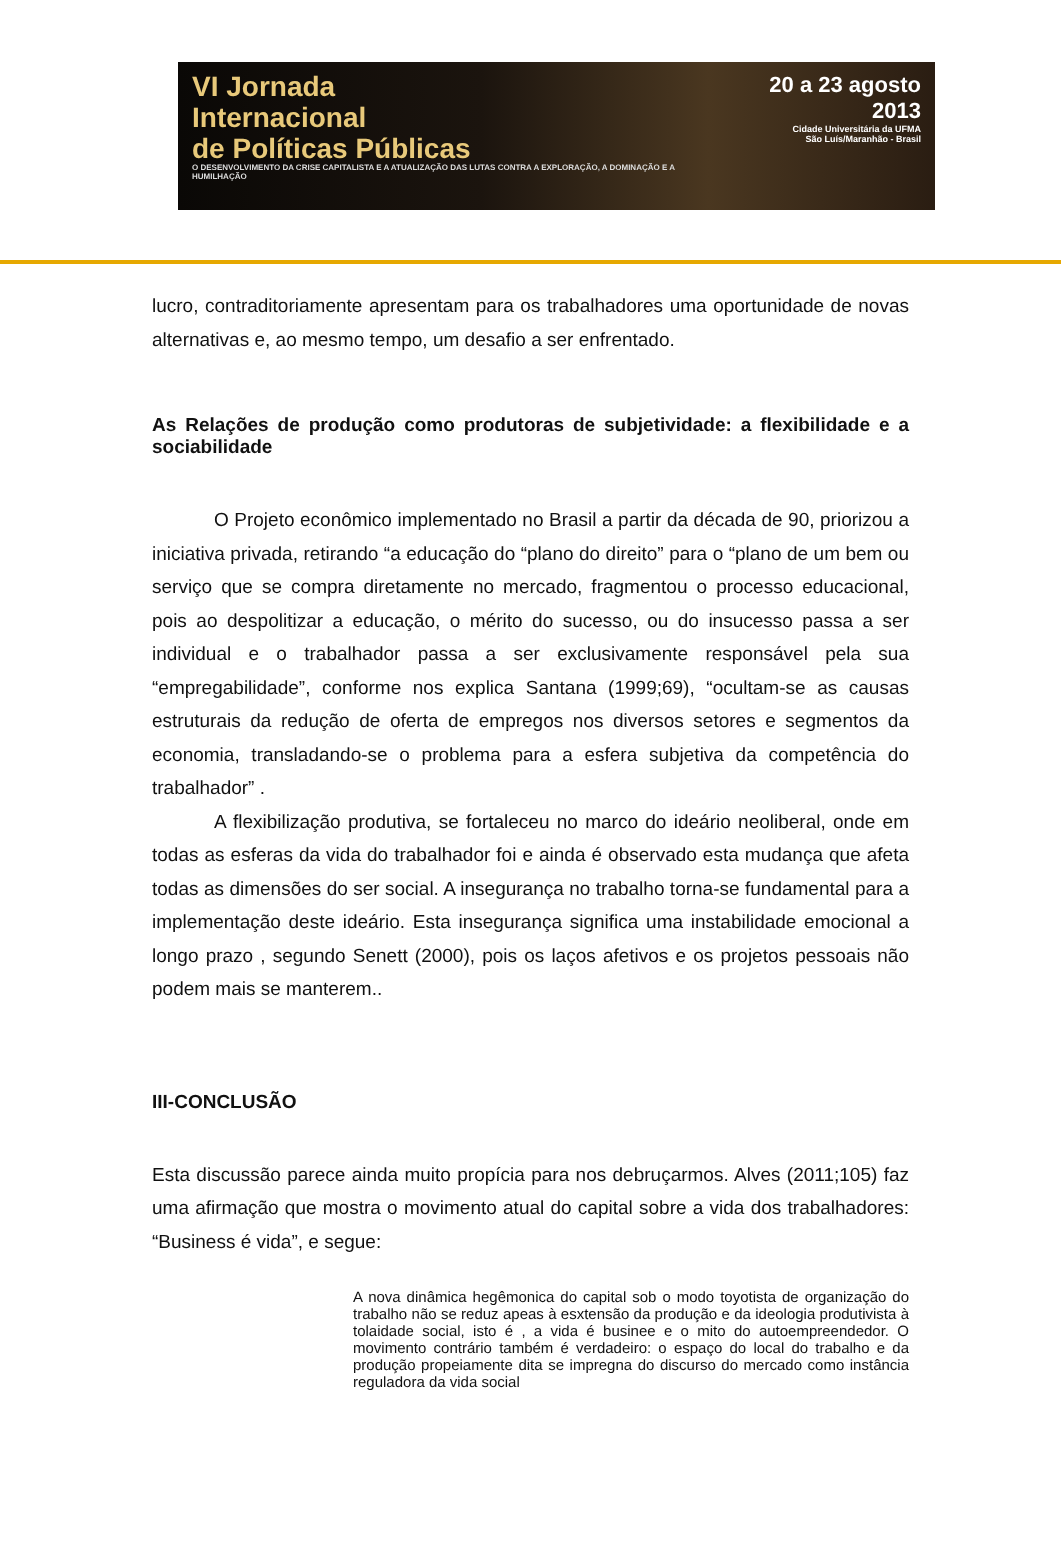VI Jornada
Internacional
de Políticas Públicas
O DESENVOLVIMENTO DA CRISE CAPITALISTA E A ATUALIZAÇÃO DAS LUTAS CONTRA A EXPLORAÇÃO, A DOMINAÇÃO E A HUMILHAÇÃO
20 a 23 agosto 2013
Cidade Universitária da UFMA
São Luís/Maranhão - Brasil
lucro, contraditoriamente apresentam para os trabalhadores uma oportunidade de novas alternativas e, ao mesmo tempo, um desafio a ser enfrentado.
As Relações de produção como produtoras de subjetividade: a flexibilidade e a sociabilidade
O Projeto econômico implementado no Brasil a partir da década de 90, priorizou a iniciativa privada, retirando “a educação do “plano do direito” para o “plano de um bem ou serviço que se compra diretamente no mercado, fragmentou o processo educacional, pois ao despolitizar a educação, o mérito do sucesso, ou do insucesso passa a ser individual e o trabalhador passa a ser exclusivamente responsável pela sua “empregabilidade”, conforme nos explica Santana (1999;69), “ocultam-se as causas estruturais da redução de oferta de empregos nos diversos setores e segmentos da economia, transladando-se o problema para a esfera subjetiva da competência do trabalhador” .
A flexibilização produtiva, se fortaleceu no marco do ideário neoliberal, onde em todas as esferas da vida do trabalhador foi e ainda é observado esta mudança que afeta todas as dimensões do ser social. A insegurança no trabalho torna-se fundamental para a implementação deste ideário. Esta insegurança significa uma instabilidade emocional a longo prazo , segundo Senett (2000), pois os laços afetivos e os projetos pessoais não podem mais se manterem..
III-CONCLUSÃO
Esta discussão parece ainda muito propícia para nos debruçarmos. Alves (2011;105) faz uma afirmação que mostra o movimento atual do capital sobre a vida dos trabalhadores: “Business é vida”, e segue:
A nova dinâmica hegêmonica do capital sob o modo toyotista de organização do trabalho não se reduz apeas à esxtensão da produção e da ideologia produtivista à tolaidade social, isto é , a vida é businee e o mito do autoempreendedor. O movimento contrário também é verdadeiro: o espaço do local do trabalho e da produção propeiamente dita se impregna do discurso do mercado como instância reguladora da vida social